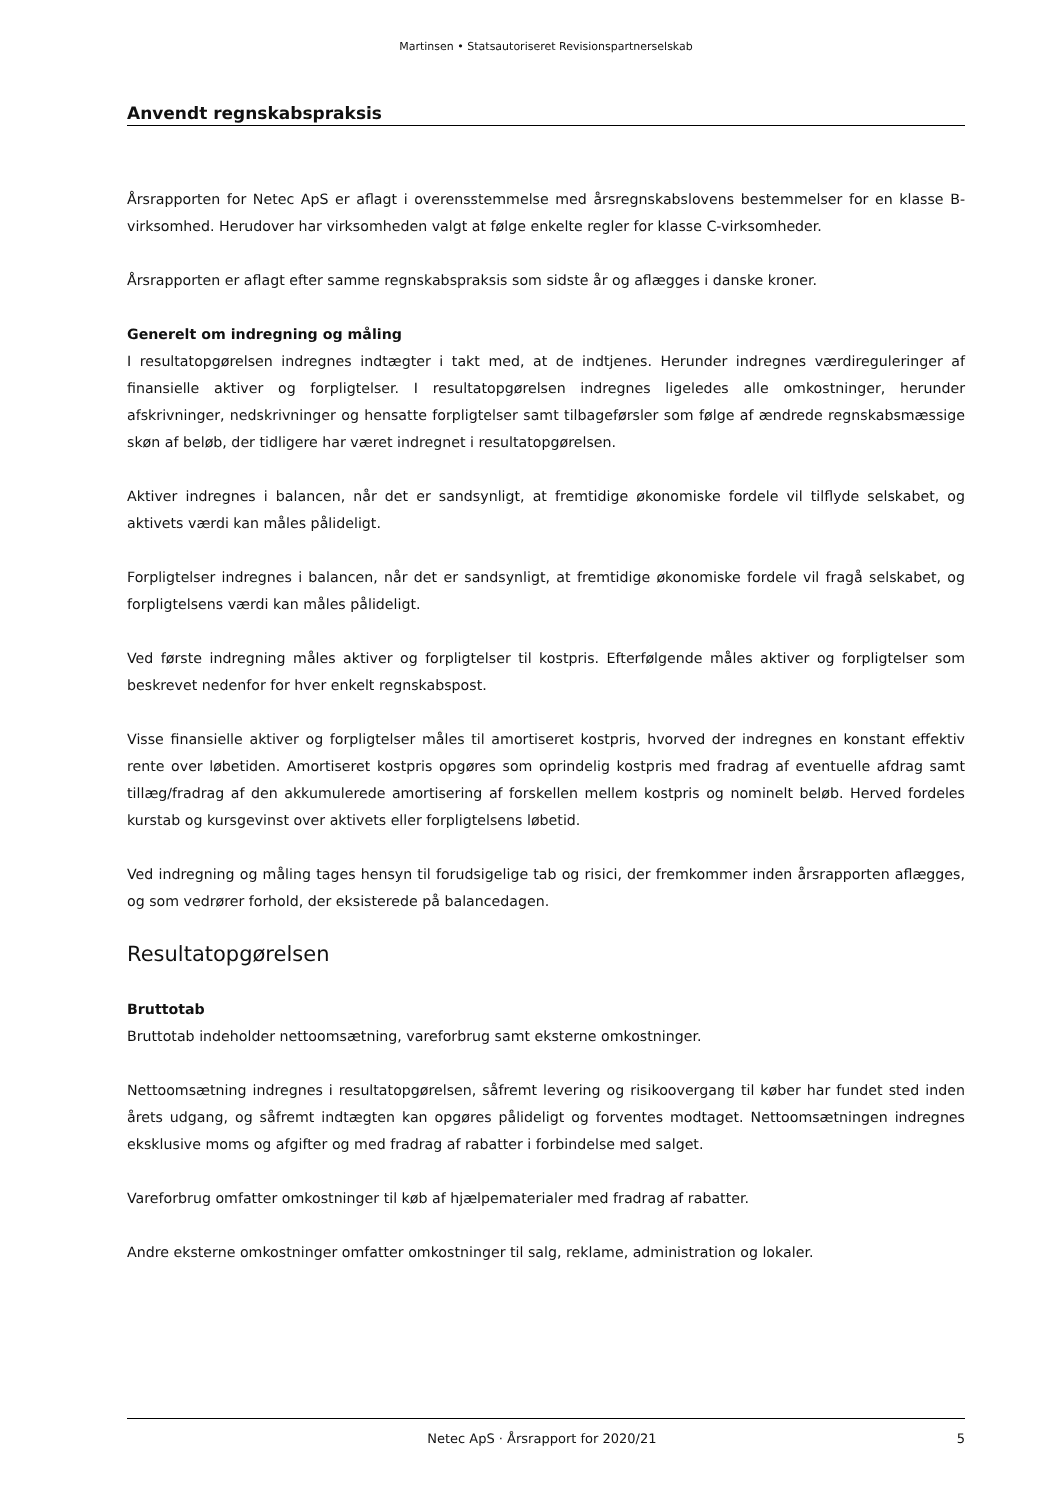Martinsen • Statsautoriseret Revisionspartnerselskab
Anvendt regnskabspraksis
Årsrapporten for Netec ApS er aflagt i overensstemmelse med årsregnskabslovens bestemmelser for en klasse B-virksomhed. Herudover har virksomheden valgt at følge enkelte regler for klasse C-virksomheder.
Årsrapporten er aflagt efter samme regnskabspraksis som sidste år og aflægges i danske kroner.
Generelt om indregning og måling
I resultatopgørelsen indregnes indtægter i takt med, at de indtjenes. Herunder indregnes værdireguleringer af finansielle aktiver og forpligtelser. I resultatopgørelsen indregnes ligeledes alle omkostninger, herunder afskrivninger, nedskrivninger og hensatte forpligtelser samt tilbageførsler som følge af ændrede regnskabsmæssige skøn af beløb, der tidligere har været indregnet i resultatopgørelsen.
Aktiver indregnes i balancen, når det er sandsynligt, at fremtidige økonomiske fordele vil tilflyde selskabet, og aktivets værdi kan måles pålideligt.
Forpligtelser indregnes i balancen, når det er sandsynligt, at fremtidige økonomiske fordele vil fragå selskabet, og forpligtelsens værdi kan måles pålideligt.
Ved første indregning måles aktiver og forpligtelser til kostpris. Efterfølgende måles aktiver og forpligtelser som beskrevet nedenfor for hver enkelt regnskabspost.
Visse finansielle aktiver og forpligtelser måles til amortiseret kostpris, hvorved der indregnes en konstant effektiv rente over løbetiden. Amortiseret kostpris opgøres som oprindelig kostpris med fradrag af eventuelle afdrag samt tillæg/fradrag af den akkumulerede amortisering af forskellen mellem kostpris og nominelt beløb. Herved fordeles kurstab og kursgevinst over aktivets eller forpligtelsens løbetid.
Ved indregning og måling tages hensyn til forudsigelige tab og risici, der fremkommer inden årsrapporten aflægges, og som vedrører forhold, der eksisterede på balancedagen.
Resultatopgørelsen
Bruttotab
Bruttotab indeholder nettoomsætning, vareforbrug samt eksterne omkostninger.
Nettoomsætning indregnes i resultatopgørelsen, såfremt levering og risikoovergang til køber har fundet sted inden årets udgang, og såfremt indtægten kan opgøres pålideligt og forventes modtaget. Nettoomsætningen indregnes eksklusive moms og afgifter og med fradrag af rabatter i forbindelse med salget.
Vareforbrug omfatter omkostninger til køb af hjælpematerialer med fradrag af rabatter.
Andre eksterne omkostninger omfatter omkostninger til salg, reklame, administration og lokaler.
Netec ApS · Årsrapport for 2020/21 5